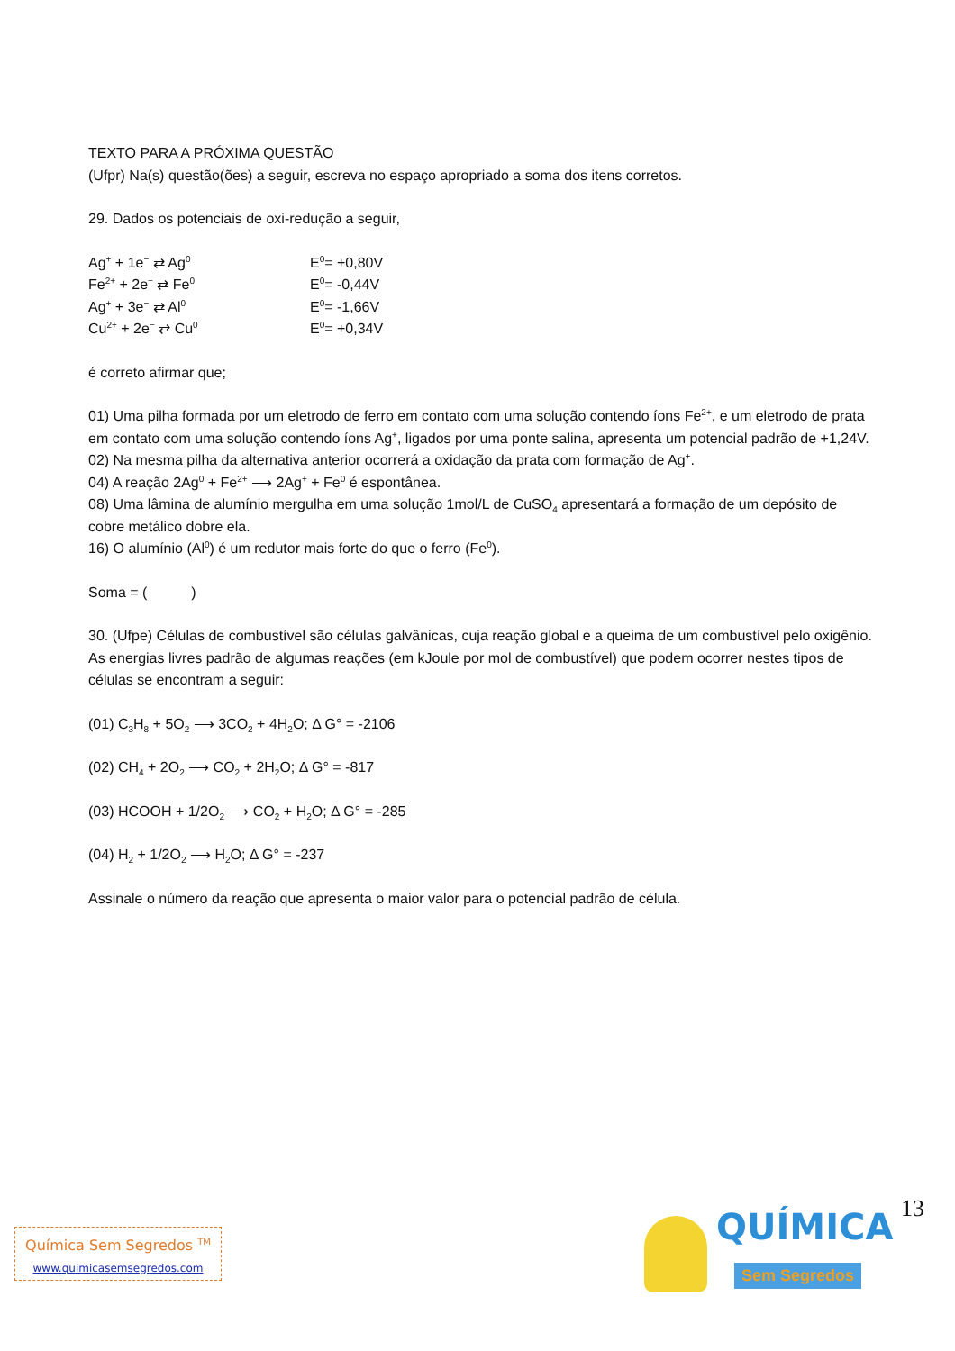TEXTO PARA A PRÓXIMA QUESTÃO
(Ufpr) Na(s) questão(ões) a seguir, escreva no espaço apropriado a soma dos itens corretos.
29. Dados os potenciais de oxi-redução a seguir,
| Ag<sup>+</sup> + 1e<sup>−</sup> ⇄ Ag<sup>0</sup> | E<sup>0</sup>= +0,80V |
| Fe<sup>2+</sup> + 2e<sup>−</sup> ⇄ Fe<sup>0</sup> | E<sup>0</sup>= -0,44V |
| Ag<sup>+</sup> + 3e<sup>−</sup> ⇄ Al<sup>0</sup> | E<sup>0</sup>= -1,66V |
| Cu<sup>2+</sup> + 2e<sup>−</sup> ⇄ Cu<sup>0</sup> | E<sup>0</sup>= +0,34V |
é correto afirmar que;
01) Uma pilha formada por um eletrodo de ferro em contato com uma solução contendo íons Fe<sup>2+</sup>, e um eletrodo de prata em contato com uma solução contendo íons Ag<sup>+</sup>, ligados por uma ponte salina, apresenta um potencial padrão de +1,24V.
02) Na mesma pilha da alternativa anterior ocorrerá a oxidação da prata com formação de Ag<sup>+</sup>.
04) A reação 2Ag<sup>0</sup> + Fe<sup>2+</sup> ⟶ 2Ag<sup>+</sup> + Fe<sup>0</sup> é espontânea.
08) Uma lâmina de alumínio mergulha em uma solução 1mol/L de CuSO<sub>4</sub> apresentará a formação de um depósito de cobre metálico dobre ela.
16) O alumínio (Al<sup>0</sup>) é um redutor mais forte do que o ferro (Fe<sup>0</sup>).
Soma = ( )
30. (Ufpe) Células de combustível são células galvânicas, cuja reação global e a queima de um combustível pelo oxigênio. As energias livres padrão de algumas reações (em kJoule por mol de combustível) que podem ocorrer nestes tipos de células se encontram a seguir:
(01) C<sub>3</sub>H<sub>8</sub> + 5O<sub>2</sub> ⟶ 3CO<sub>2</sub> + 4H<sub>2</sub>O; Δ G° = -2106
(02) CH<sub>4</sub> + 2O<sub>2</sub> ⟶ CO<sub>2</sub> + 2H<sub>2</sub>O; Δ G° = -817
(03) HCOOH + 1/2O<sub>2</sub> ⟶ CO<sub>2</sub> + H<sub>2</sub>O; Δ G° = -285
(04) H<sub>2</sub> + 1/2O<sub>2</sub> ⟶ H<sub>2</sub>O; Δ G° = -237
Assinale o número da reação que apresenta o maior valor para o potencial padrão de célula.
13
Química Sem Segredos <sup>TM</sup>
www.quimicasemsegredos.com
QUÍMICA
Sem Segredos